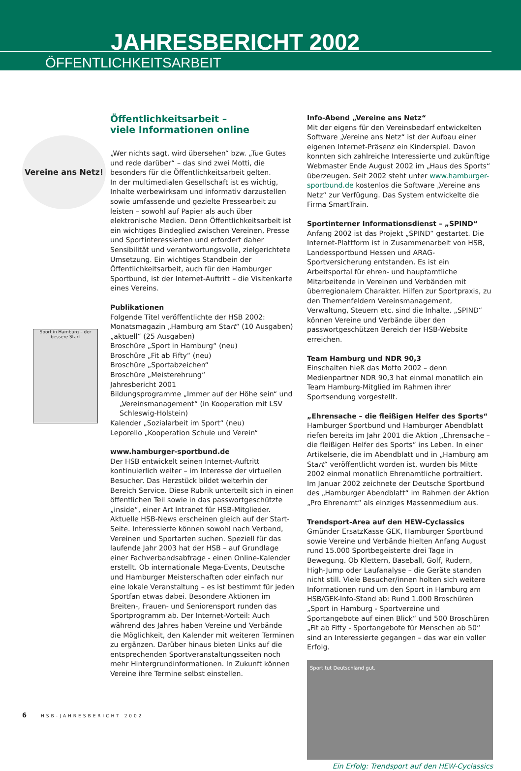JAHRESBERICHT 2002
ÖFFENTLICHKEITSARBEIT
Vereine ans Netz!
Sport in Hamburg – der bessere Start
Öffentlichkeitsarbeit –
viele Informationen online
„Wer nichts sagt, wird übersehen“ bzw. „Tue Gutes und rede darüber“ – das sind zwei Motti, die besonders für die Öffentlichkeitsarbeit gelten.
In der multimedialen Gesellschaft ist es wichtig, Inhalte werbewirksam und informativ darzustellen sowie umfassende und gezielte Pressearbeit zu leisten – sowohl auf Papier als auch über elektronische Medien. Denn Öffentlichkeitsarbeit ist ein wichtiges Bindeglied zwischen Vereinen, Presse und Sportinteressierten und erfordert daher Sensibilität und verantwortungsvolle, zielgerichtete Umsetzung. Ein wichtiges Standbein der Öffentlichkeitsarbeit, auch für den Hamburger Sportbund, ist der Internet-Auftritt – die Visitenkarte eines Vereins.
Publikationen
Folgende Titel veröffentlichte der HSB 2002:
Monatsmagazin „Hamburg am Start“ (10 Ausgaben)
„aktuell“ (25 Ausgaben)
Broschüre „Sport in Hamburg“ (neu)
Broschüre „Fit ab Fifty“ (neu)
Broschüre „Sportabzeichen“
Broschüre „Meisterehrung“
Jahresbericht 2001
Bildungsprogramme „Immer auf der Höhe sein“ und
„Vereinsmanagement“ (in Kooperation mit LSV
Schleswig-Holstein)
Kalender „Sozialarbeit im Sport“ (neu)
Leporello „Kooperation Schule und Verein“
www.hamburger-sportbund.de
Der HSB entwickelt seinen Internet-Auftritt kontinuierlich weiter – im Interesse der virtuellen Besucher. Das Herzstück bildet weiterhin der Bereich Service. Diese Rubrik unterteilt sich in einen öffentlichen Teil sowie in das passwortgeschützte „inside“, einer Art Intranet für HSB-Mitglieder.
Aktuelle HSB-News erscheinen gleich auf der Start-Seite. Interessierte können sowohl nach Verband, Vereinen und Sportarten suchen. Speziell für das laufende Jahr 2003 hat der HSB – auf Grundlage einer Fachverbandsabfrage - einen Online-Kalender erstellt. Ob internationale Mega-Events, Deutsche und Hamburger Meisterschaften oder einfach nur eine lokale Veranstaltung – es ist bestimmt für jeden Sportfan etwas dabei. Besondere Aktionen im Breiten-, Frauen- und Seniorensport runden das Sportprogramm ab. Der Internet-Vorteil: Auch während des Jahres haben Vereine und Verbände die Möglichkeit, den Kalender mit weiteren Terminen zu ergänzen. Darüber hinaus bieten Links auf die entsprechenden Sportveranstaltungsseiten noch mehr Hintergrundinformationen. In Zukunft können Vereine ihre Termine selbst einstellen.
Info-Abend „Vereine ans Netz“
Mit der eigens für den Vereinsbedarf entwickelten Software „Vereine ans Netz“ ist der Aufbau einer eigenen Internet-Präsenz ein Kinderspiel. Davon konnten sich zahlreiche Interessierte und zukünftige Webmaster Ende August 2002 im „Haus des Sports“ überzeugen. Seit 2002 steht unter www.hamburger-sportbund.de kostenlos die Software „Vereine ans Netz“ zur Verfügung. Das System entwickelte die Firma SmartTrain.
Sportinterner Informationsdienst – „SPIND“
Anfang 2002 ist das Projekt „SPIND“ gestartet. Die Internet-Plattform ist in Zusammenarbeit von HSB, Landessportbund Hessen und ARAG-Sportversicherung entstanden. Es ist ein Arbeitsportal für ehren- und hauptamtliche Mitarbeitende in Vereinen und Verbänden mit überregionalem Charakter. Hilfen zur Sportpraxis, zu den Themenfeldern Vereinsmanagement, Verwaltung, Steuern etc. sind die Inhalte. „SPIND“ können Vereine und Verbände über den passwortgeschützen Bereich der HSB-Website erreichen.
Team Hamburg und NDR 90,3
Einschalten hieß das Motto 2002 – denn Medienpartner NDR 90,3 hat einmal monatlich ein Team Hamburg-Mitglied im Rahmen ihrer Sportsendung vorgestellt.
„Ehrensache – die fleißigen Helfer des Sports“
Hamburger Sportbund und Hamburger Abendblatt riefen bereits im Jahr 2001 die Aktion „Ehrensache – die fleißigen Helfer des Sports“ ins Leben. In einer Artikelserie, die im Abendblatt und in „Hamburg am Start“ veröffentlicht worden ist, wurden bis Mitte 2002 einmal monatlich Ehrenamtliche portraitiert. Im Januar 2002 zeichnete der Deutsche Sportbund des „Hamburger Abendblatt“ im Rahmen der Aktion „Pro Ehrenamt“ als einziges Massenmedium aus.
Trendsport-Area auf den HEW-Cyclassics
Gmünder ErsatzKasse GEK, Hamburger Sportbund sowie Vereine und Verbände hielten Anfang August rund 15.000 Sportbegeisterte drei Tage in Bewegung. Ob Klettern, Baseball, Golf, Rudern, High-Jump oder Laufanalyse – die Geräte standen nicht still. Viele Besucher/innen holten sich weitere Informationen rund um den Sport in Hamburg am HSB/GEK-Info-Stand ab: Rund 1.000 Broschüren „Sport in Hamburg - Sportvereine und Sportangebote auf einen Blick“ und 500 Broschüren „Fit ab Fifty - Sportangebote für Menschen ab 50“ sind an Interessierte gegangen – das war ein voller Erfolg.
Sport tut Deutschland gut.
Ein Erfolg: Trendsport auf den HEW-Cyclassics
6 HSB-JAHRESBERICHT 2002